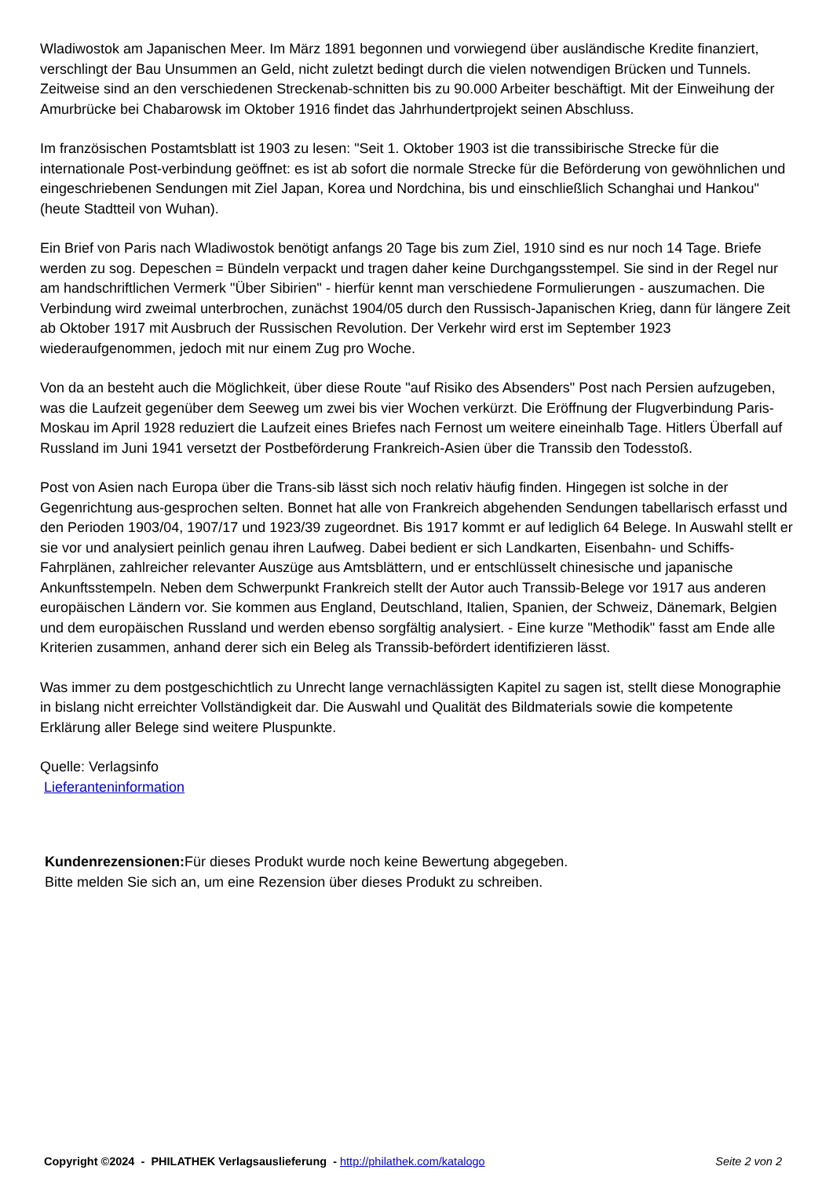Wladiwostok am Japanischen Meer. Im März 1891 begonnen und vorwiegend über ausländische Kredite finanziert, verschlingt der Bau Unsummen an Geld, nicht zuletzt bedingt durch die vielen notwendigen Brücken und Tunnels. Zeitweise sind an den verschiedenen Streckenab-schnitten bis zu 90.000 Arbeiter beschäftigt. Mit der Einweihung der Amurbrücke bei Chabarowsk im Oktober 1916 findet das Jahrhundertprojekt seinen Abschluss.
Im französischen Postamtsblatt ist 1903 zu lesen: "Seit 1. Oktober 1903 ist die transsibirische Strecke für die internationale Post-verbindung geöffnet: es ist ab sofort die normale Strecke für die Beförderung von gewöhnlichen und eingeschriebenen Sendungen mit Ziel Japan, Korea und Nordchina, bis und einschließlich Schanghai und Hankou" (heute Stadtteil von Wuhan).
Ein Brief von Paris nach Wladiwostok benötigt anfangs 20 Tage bis zum Ziel, 1910 sind es nur noch 14 Tage. Briefe werden zu sog. Depeschen = Bündeln verpackt und tragen daher keine Durchgangsstempel. Sie sind in der Regel nur am handschriftlichen Vermerk "Über Sibirien" - hierfür kennt man verschiedene Formulierungen - auszumachen. Die Verbindung wird zweimal unterbrochen, zunächst 1904/05 durch den Russisch-Japanischen Krieg, dann für längere Zeit ab Oktober 1917 mit Ausbruch der Russischen Revolution. Der Verkehr wird erst im September 1923 wiederaufgenommen, jedoch mit nur einem Zug pro Woche.
Von da an besteht auch die Möglichkeit, über diese Route "auf Risiko des Absenders" Post nach Persien aufzugeben, was die Laufzeit gegenüber dem Seeweg um zwei bis vier Wochen verkürzt. Die Eröffnung der Flugverbindung Paris-Moskau im April 1928 reduziert die Laufzeit eines Briefes nach Fernost um weitere eineinhalb Tage. Hitlers Überfall auf Russland im Juni 1941 versetzt der Postbeförderung Frankreich-Asien über die Transsib den Todesstoß.
Post von Asien nach Europa über die Trans-sib lässt sich noch relativ häufig finden. Hingegen ist solche in der Gegenrichtung aus-gesprochen selten. Bonnet hat alle von Frankreich abgehenden Sendungen tabellarisch erfasst und den Perioden 1903/04, 1907/17 und 1923/39 zugeordnet. Bis 1917 kommt er auf lediglich 64 Belege. In Auswahl stellt er sie vor und analysiert peinlich genau ihren Laufweg. Dabei bedient er sich Landkarten, Eisenbahn- und Schiffs-Fahrplänen, zahlreicher relevanter Auszüge aus Amtsblättern, und er entschlüsselt chinesische und japanische Ankunftsstempeln. Neben dem Schwerpunkt Frankreich stellt der Autor auch Transsib-Belege vor 1917 aus anderen europäischen Ländern vor. Sie kommen aus England, Deutschland, Italien, Spanien, der Schweiz, Dänemark, Belgien und dem europäischen Russland und werden ebenso sorgfältig analysiert. - Eine kurze "Methodik" fasst am Ende alle Kriterien zusammen, anhand derer sich ein Beleg als Transsib-befördert identifizieren lässt.
Was immer zu dem postgeschichtlich zu Unrecht lange vernachlässigten Kapitel zu sagen ist, stellt diese Monographie in bislang nicht erreichter Vollständigkeit dar. Die Auswahl und Qualität des Bildmaterials sowie die kompetente Erklärung aller Belege sind weitere Pluspunkte.
Quelle: Verlagsinfo
Lieferanteninformation
Kundenrezensionen: Für dieses Produkt wurde noch keine Bewertung abgegeben.
Bitte melden Sie sich an, um eine Rezension über dieses Produkt zu schreiben.
Copyright ©2024 - PHILATHEK Verlagsauslieferung - http://philathek.com/katalogo Seite 2 von 2